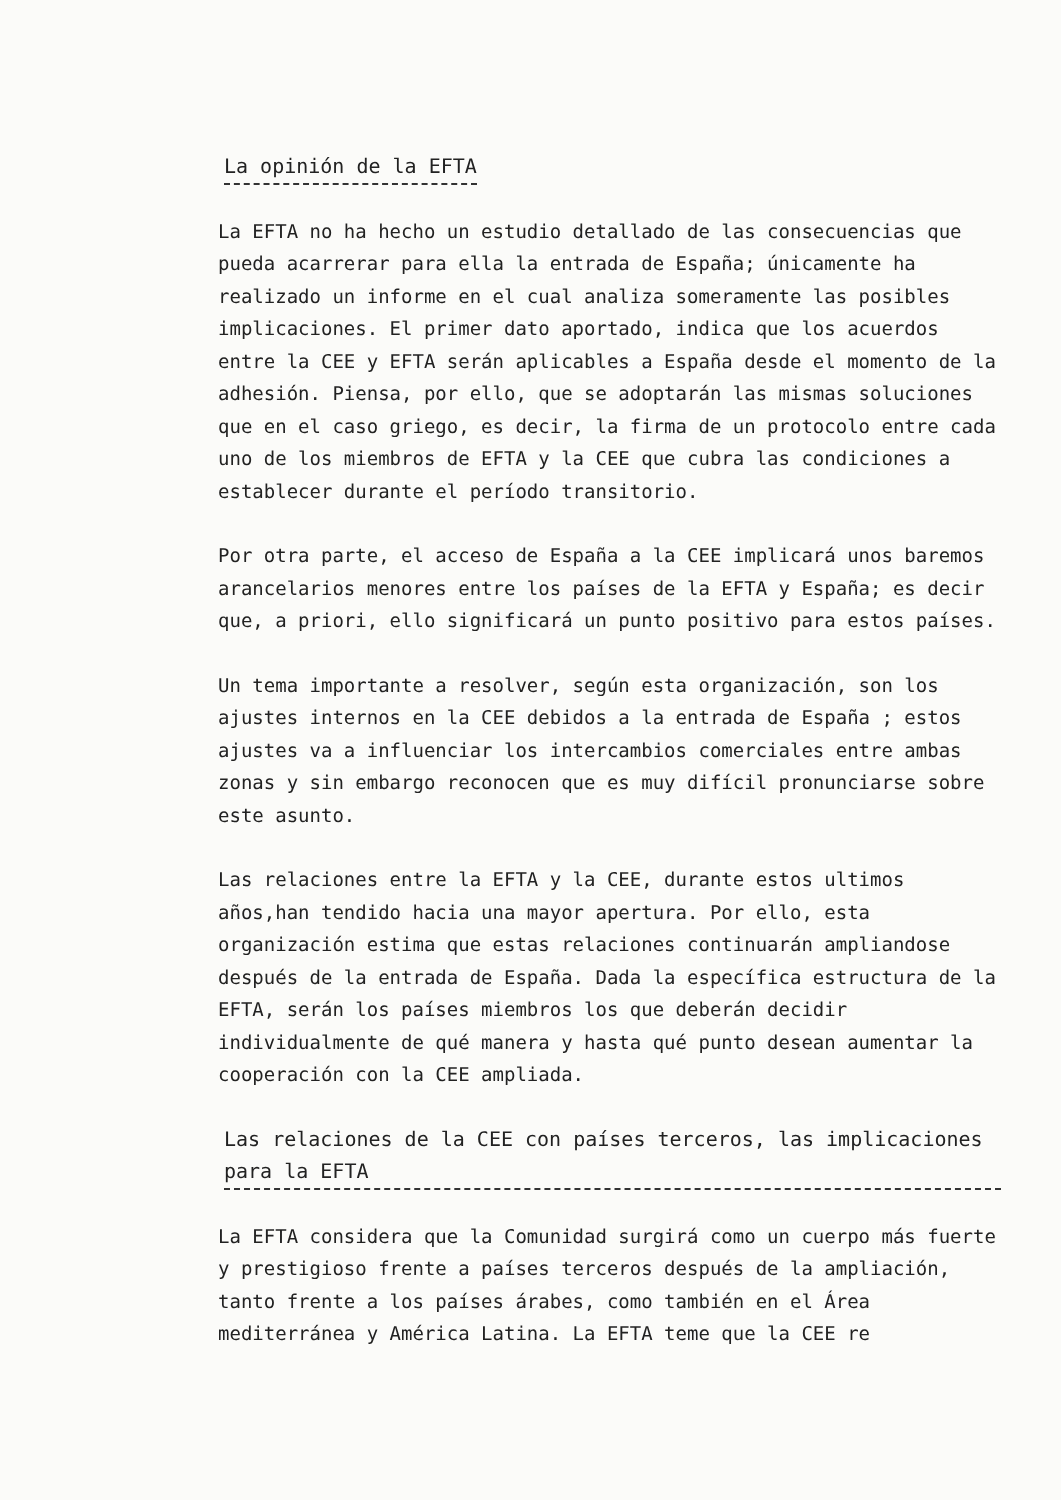La opinión de la EFTA
La EFTA no ha hecho un estudio detallado de las consecuencias que pueda acarrerar para ella la entrada de España; únicamente ha realizado un informe en el cual analiza someramente las posibles implicaciones. El primer dato aportado, indica que los acuerdos entre la CEE y EFTA serán aplicables a España desde el momento de la adhesión. Piensa, por ello, que se adoptarán las mismas soluciones que en el caso griego, es decir, la firma de un protocolo entre cada uno de los miembros de EFTA y la CEE que cubra las condiciones a establecer durante el período transitorio.
Por otra parte, el acceso de España a la CEE implicará unos baremos arancelarios menores entre los países de la EFTA y España; es decir que, a priori, ello significará un punto positivo para estos países.
Un tema importante a resolver, según esta organización, son los ajustes internos en la CEE debidos a la entrada de España ; estos ajustes va a influenciar los intercambios comerciales entre ambas zonas y sin embargo reconocen que es muy difícil pronunciarse sobre este asunto.
Las relaciones entre la EFTA y la CEE, durante estos ultimos años,han tendido hacia una mayor apertura. Por ello, esta organización estima que estas relaciones continuarán ampliandose después de la entrada de España. Dada la específica estructura de la EFTA, serán los países miembros los que deberán decidir individualmente de qué manera y hasta qué punto desean aumentar la cooperación con la CEE ampliada.
Las relaciones de la CEE con países terceros, las implicaciones para la EFTA
La EFTA considera que la Comunidad surgirá como un cuerpo más fuerte y prestigioso frente a países terceros después de la ampliación, tanto frente a los países árabes, como también en el Área mediterránea y América Latina. La EFTA teme que la CEE re